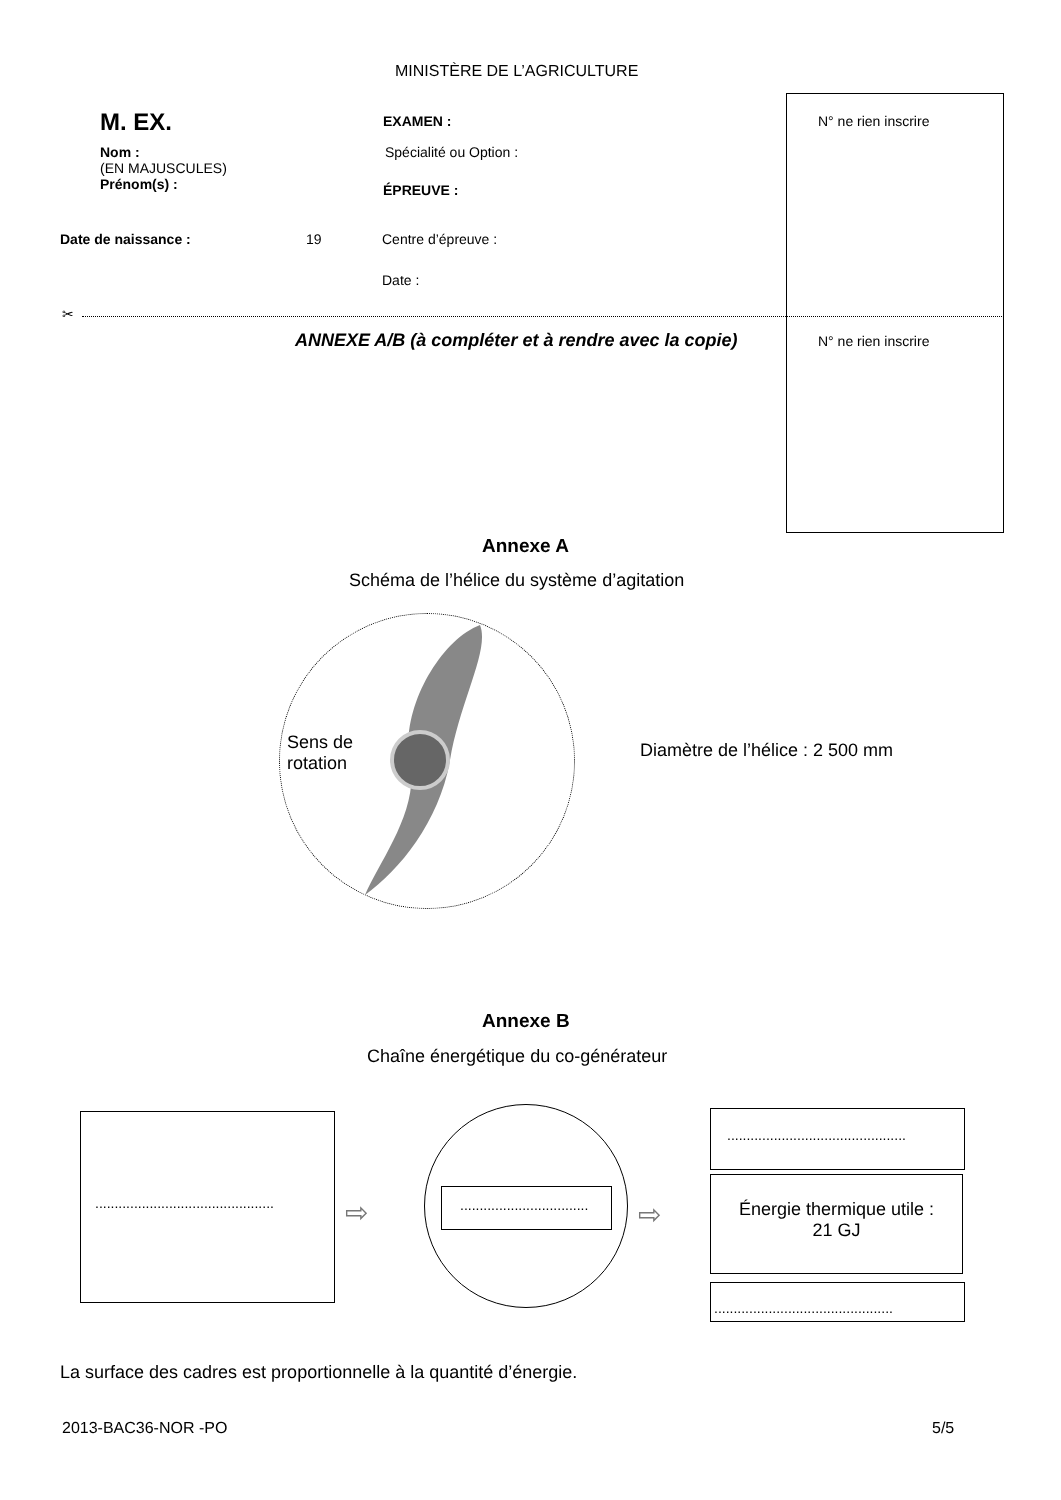MINISTÈRE DE L’AGRICULTURE
N° ne rien inscrire
M. EX. EXAMEN :
Nom :
(EN MAJUSCULES)
Prénom(s) :
Spécialité ou Option :
ÉPREUVE :
Date de naissance : 19 Centre d’épreuve :
Date :
✂
ANNEXE A/B (à compléter et à rendre avec la copie)
N° ne rien inscrire
Annexe A
Schéma de l’hélice du système d’agitation
Sens de
rotation
Diamètre de l’hélice : 2 500 mm
Annexe B
Chaîne énergétique du co-générateur
..............................................
.................................
..............................................
Énergie thermique utile :
21 GJ
..............................................
⇨ ⇨
La surface des cadres est proportionnelle à la quantité d’énergie.
2013-BAC36-NOR -PO 5/5